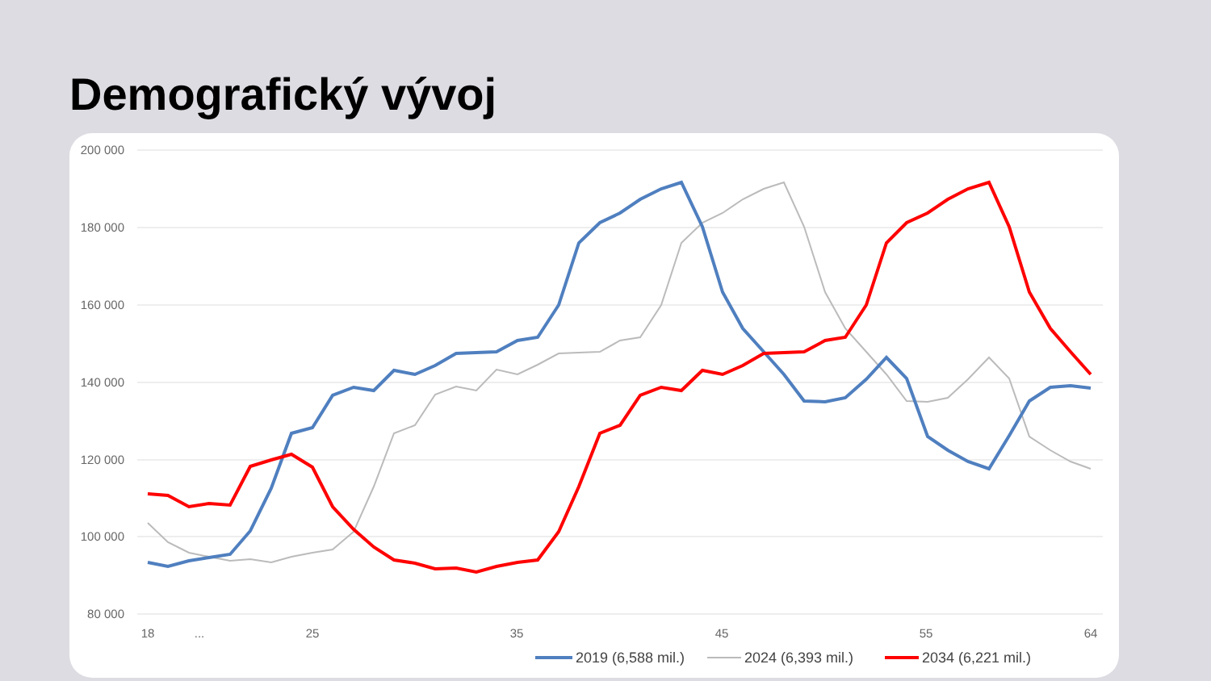Demografický vývoj
200 000
180 000
160 000
140 000
120 000
100 000
80 000
18
...
25
35
45
55
64
2019 (6,588 mil.)
2024 (6,393 mil.)
2034 (6,221 mil.)